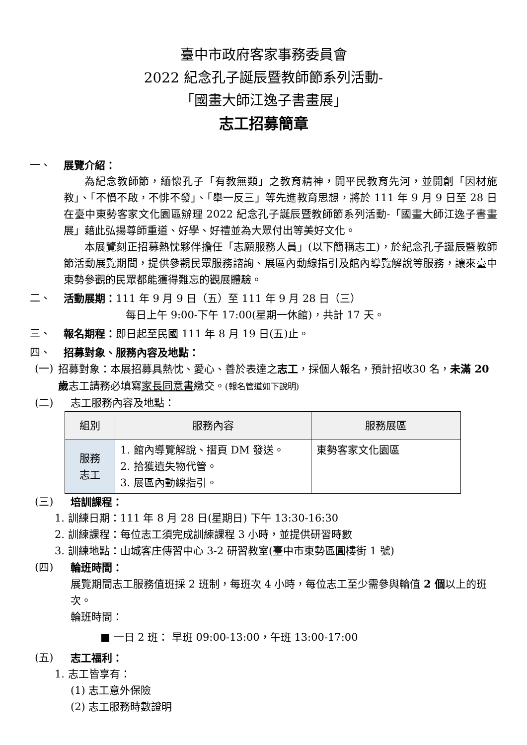臺中市政府客家事務委員會
2022 紀念孔子誕辰暨教師節系列活動-
「國畫大師江逸子書畫展」
志工招募簡章
一、 展覽介紹：
為紀念教師節，緬懷孔子「有教無類」之教育精神，開平民教育先河，並開創「因材施教」、「不憤不啟，不悱不發」、「舉一反三」等先進教育思想，將於 111 年 9 月 9 日至 28 日在臺中東勢客家文化園區辦理 2022 紀念孔子誕辰暨教師節系列活動-「國畫大師江逸子書畫展」藉此弘揚尊師重道、好學、好禮並為大眾付出等美好文化。
本展覽刻正招募熱忱夥伴擔任「志願服務人員」(以下簡稱志工)，於紀念孔子誕辰暨教師節活動展覽期間，提供參觀民眾服務諮詢、展區內動線指引及館內導覽解說等服務，讓來臺中東勢參觀的民眾都能獲得難忘的觀展體驗。
二、 活動展期：111 年 9 月 9 日（五）至 111 年 9 月 28 日（三）
每日上午 9:00-下午 17:00(星期一休館)，共計 17 天。
三、 報名期程：即日起至民國 111 年 8 月 19 日(五)止。
四、 招募對象、服務內容及地點：
(一) 招募對象：本展招募具熱忱、愛心、善於表達之志工，採個人報名，預計招收30 名，未滿 20 歲志工請務必填寫家長同意書繳交。(報名管道如下說明)
(二) 志工服務內容及地點：
| 組別 | 服務內容 | 服務展區 |
| --- | --- | --- |
| 服務 志工 | 1. 館內導覽解說、摺頁 DM 發送。 2. 拾獲遺失物代管。 3. 展區內動線指引。 | 東勢客家文化園區 |
(三) 培訓課程：
1. 訓練日期：111 年 8 月 28 日(星期日) 下午 13:30-16:30
2. 訓練課程：每位志工須完成訓練課程 3 小時，並提供研習時數
3. 訓練地點：山城客庄傳習中心 3-2 研習教室(臺中市東勢區圓樓街 1 號)
(四) 輪班時間：
展覽期間志工服務值班採 2 班制，每班次 4 小時，每位志工至少需參與輪值 2 個以上的班次。
輪班時間：
■ 一日 2 班： 早班 09:00-13:00，午班 13:00-17:00
(五) 志工福利：
1. 志工皆享有：
(1) 志工意外保險
(2) 志工服務時數證明